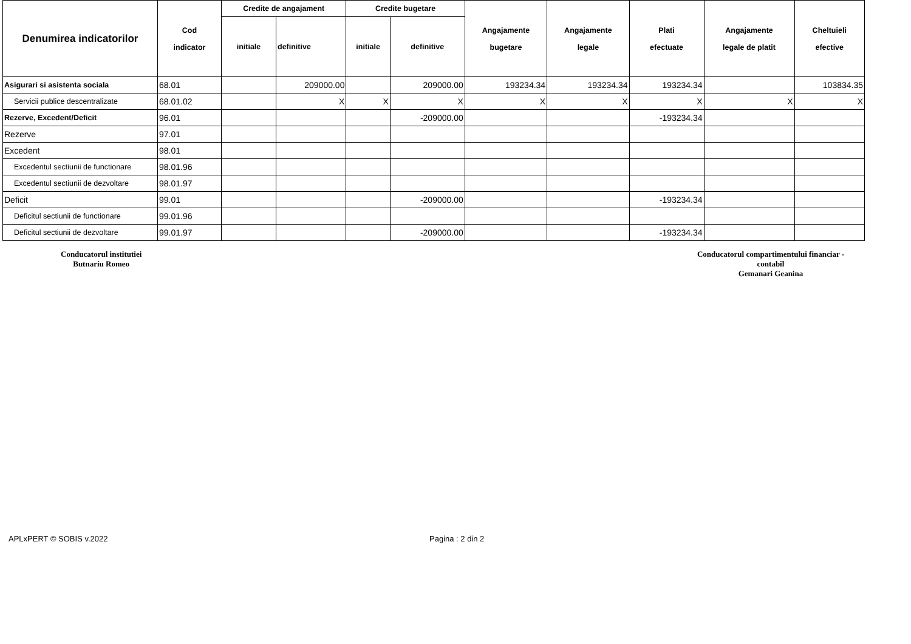| Denumirea indicatorilor | Cod indicator | Credite de angajament | | Credite bugetare | | Angajamente bugetare | Angajamente legale | Plati efectuate | Angajamente legale de platit | Cheltuieli efective |
| --- | --- | --- | --- | --- | --- | --- | --- | --- | --- | --- |
| | | initiale | definitive | initiale | definitive | | | | | |
| Asigurari si asistenta sociala | 68.01 | | 209000.00 | | 209000.00 | 193234.34 | 193234.34 | 193234.34 | | 103834.35 |
| Servicii publice descentralizate | 68.01.02 | | X | X | X | X | X | X | X | X |
| Rezerve, Excedent/Deficit | 96.01 | | | | -209000.00 | | | -193234.34 | | |
| Rezerve | 97.01 | | | | | | | | | |
| Excedent | 98.01 | | | | | | | | | |
| Excedentul sectiunii de functionare | 98.01.96 | | | | | | | | | |
| Excedentul sectiunii de dezvoltare | 98.01.97 | | | | | | | | | |
| Deficit | 99.01 | | | | -209000.00 | | | -193234.34 | | |
| Deficitul sectiunii de functionare | 99.01.96 | | | | | | | | | |
| Deficitul sectiunii de dezvoltare | 99.01.97 | | | | -209000.00 | | | -193234.34 | | |
Conducatorul institutiei
Butnariu Romeo
Conducatorul compartimentului financiar -
contabil
Gemanari Geanina
APLxPERT © SOBIS v.2022 Pagina : 2 din 2